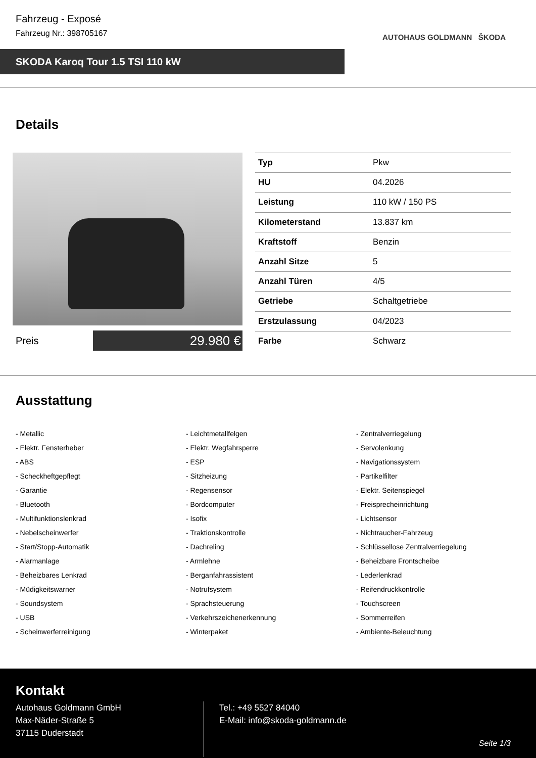Fahrzeug - Exposé
Fahrzeug Nr.: 398705167
AUTOHAUS GOLDMANN ŠKODA
SKODA Karoq Tour 1.5 TSI 110 kW
Details
Preis
29.980 €
| Typ | Pkw |
| HU | 04.2026 |
| Leistung | 110 kW / 150 PS |
| Kilometerstand | 13.837 km |
| Kraftstoff | Benzin |
| Anzahl Sitze | 5 |
| Anzahl Türen | 4/5 |
| Getriebe | Schaltgetriebe |
| Erstzulassung | 04/2023 |
| Farbe | Schwarz |
Ausstattung
- Metallic
- Leichtmetallfelgen
- Zentralverriegelung
- Elektr. Fensterheber
- Elektr. Wegfahrsperre
- Servolenkung
- ABS
- ESP
- Navigationssystem
- Scheckheftgepflegt
- Sitzheizung
- Partikelfilter
- Garantie
- Regensensor
- Elektr. Seitenspiegel
- Bluetooth
- Bordcomputer
- Freisprecheinrichtung
- Multifunktionslenkrad
- Isofix
- Lichtsensor
- Nebelscheinwerfer
- Traktionskontrolle
- Nichtraucher-Fahrzeug
- Start/Stopp-Automatik
- Dachreling
- Schlüssellose Zentralverriegelung
- Alarmanlage
- Armlehne
- Beheizbare Frontscheibe
- Beheizbares Lenkrad
- Berganfahrassistent
- Lederlenkrad
- Müdigkeitswarner
- Notrufsystem
- Reifendruckkontrolle
- Soundsystem
- Sprachsteuerung
- Touchscreen
- USB
- Verkehrszeichenerkennung
- Sommerreifen
- Scheinwerferreinigung
- Winterpaket
- Ambiente-Beleuchtung
Kontakt
Autohaus Goldmann GmbH
Max-Näder-Straße 5
37115 Duderstadt
Tel.: +49 5527 84040
E-Mail: info@skoda-goldmann.de
Seite 1/3